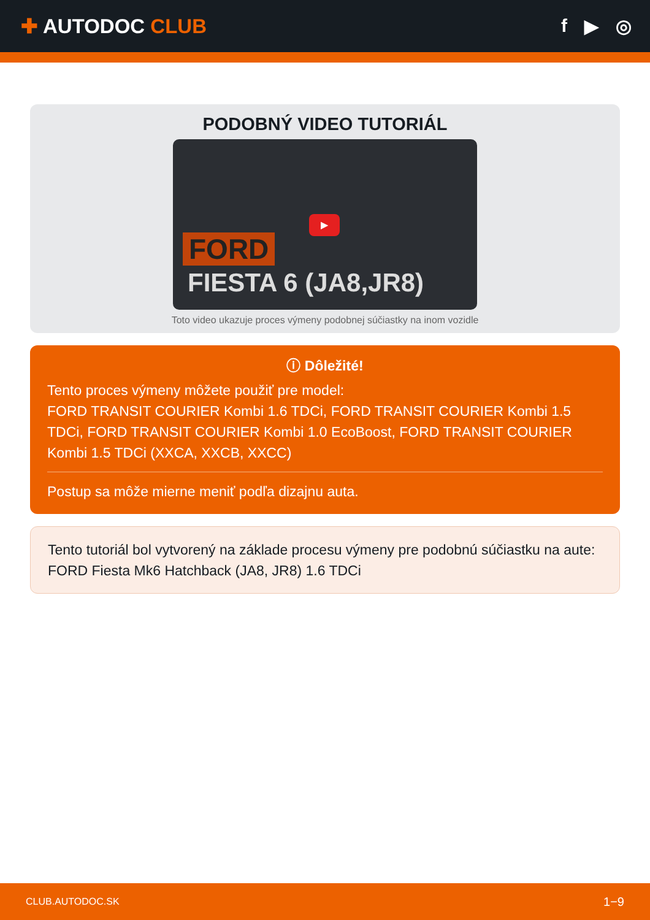✚ AUTODOC CLUB f ▶ ◎
PODOBNÝ VIDEO TUTORIÁL
FORD
FIESTA 6 (JA8,JR8)
▶
Toto video ukazuje proces výmeny podobnej súčiastky na inom vozidle
ⓘ Dôležité!
Tento proces výmeny môžete použiť pre model:
FORD TRANSIT COURIER Kombi 1.6 TDCi, FORD TRANSIT COURIER Kombi 1.5 TDCi, FORD TRANSIT COURIER Kombi 1.0 EcoBoost, FORD TRANSIT COURIER Kombi 1.5 TDCi (XXCA, XXCB, XXCC)
Postup sa môže mierne meniť podľa dizajnu auta.
Tento tutoriál bol vytvorený na základe procesu výmeny pre podobnú súčiastku na aute: FORD Fiesta Mk6 Hatchback (JA8, JR8) 1.6 TDCi
CLUB.AUTODOC.SK 1−9